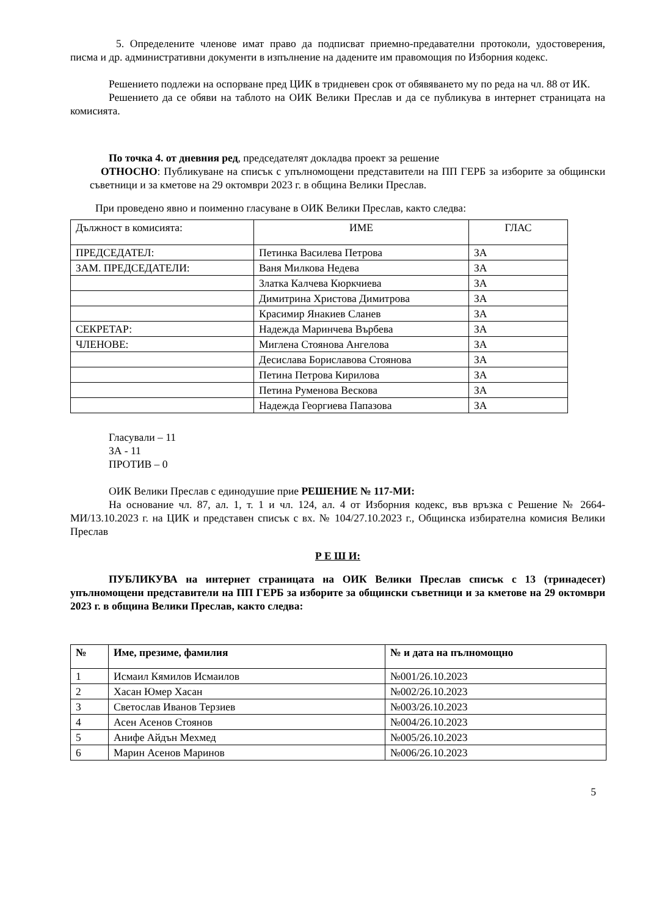5. Определените членове имат право да подписват приемно-предавателни протоколи, удостоверения, писма и др. административни документи в изпълнение на дадените им правомощия по Изборния кодекс.
Решението подлежи на оспорване пред ЦИК в тридневен срок от обявяването му по реда на чл. 88 от ИК.
Решението да се обяви на таблото на ОИК Велики Преслав и да се публикува в интернет страницата на комисията.
По точка 4. от дневния ред, председателят докладва проект за решение
ОТНОСНО: Публикуване на списък с упълномощени представители на ПП ГЕРБ за изборите за общински съветници и за кметове на 29 октомври 2023 г. в община Велики Преслав.
При проведено явно и поименно гласуване в ОИК Велики Преслав, както следва:
| Дължност в комисията: | ИМЕ | ГЛАС |
| ПРЕДСЕДАТЕЛ: | Петинка Василева Петрова | ЗА |
| ЗАМ. ПРЕДСЕДАТЕЛИ: | Ваня Милкова Недева | ЗА |
| | Златка Калчева Кюркчиева | ЗА |
| | Димитрина Христова Димитрова | ЗА |
| | Красимир Янакиев Сланев | ЗА |
| СЕКРЕТАР: | Надежда Маринчева Върбева | ЗА |
| ЧЛЕНОВЕ: | Миглена Стоянова Ангелова | ЗА |
| | Десислава Бориславова Стоянова | ЗА |
| | Петина Петрова Кирилова | ЗА |
| | Петина Руменова Вескова | ЗА |
| | Надежда Георгиева Папазова | ЗА |
Гласували – 11
ЗА - 11
ПРОТИВ – 0
ОИК Велики Преслав с единодушие прие РЕШЕНИЕ № 117-МИ:
На основание чл. 87, ал. 1, т. 1 и чл. 124, ал. 4 от Изборния кодекс, във връзка с Решение № 2664-МИ/13.10.2023 г. на ЦИК и представен списък с вх. № 104/27.10.2023 г., Общинска избирателна комисия Велики Преслав
Р Е Ш И:
ПУБЛИКУВА на интернет страницата на ОИК Велики Преслав списък с 13 (тринадесет) упълномощени представители на ПП ГЕРБ за изборите за общински съветници и за кметове на 29 октомври 2023 г. в община Велики Преслав, както следва:
| № | Име, презиме, фамилия | № и дата на пълномощно |
| --- | --- | --- |
| 1 | Исмаил Кямилов Исмаилов | №001/26.10.2023 |
| 2 | Хасан Юмер Хасан | №002/26.10.2023 |
| 3 | Светослав Иванов Терзиев | №003/26.10.2023 |
| 4 | Асен Асенов Стоянов | №004/26.10.2023 |
| 5 | Анифе Айдън Мехмед | №005/26.10.2023 |
| 6 | Марин Асенов Маринов | №006/26.10.2023 |
5